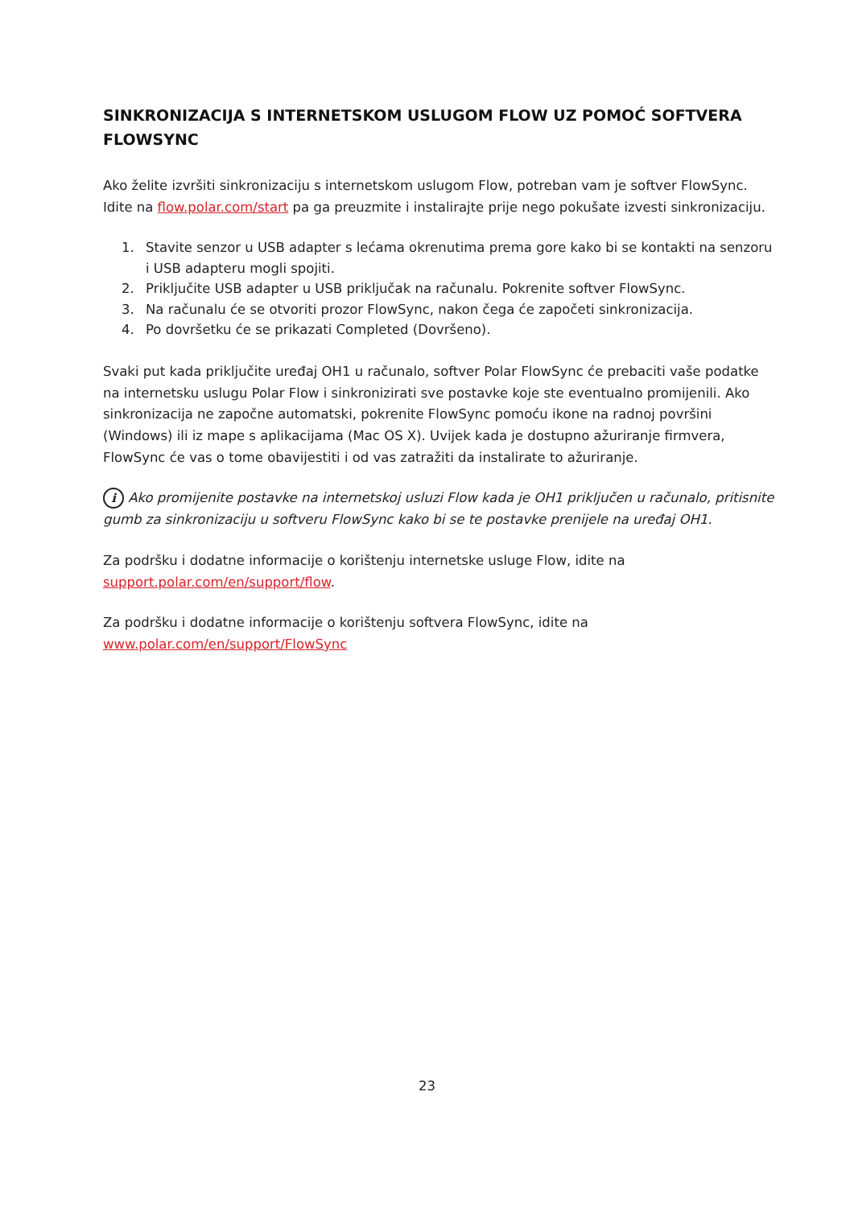SINKRONIZACIJA S INTERNETSKOM USLUGOM FLOW UZ POMOĆ SOFTVERA FLOWSYNC
Ako želite izvršiti sinkronizaciju s internetskom uslugom Flow, potreban vam je softver FlowSync. Idite na flow.polar.com/start pa ga preuzmite i instalirajte prije nego pokušate izvesti sinkronizaciju.
1. Stavite senzor u USB adapter s lećama okrenutima prema gore kako bi se kontakti na senzoru i USB adapteru mogli spojiti.
2. Priključite USB adapter u USB priključak na računalu. Pokrenite softver FlowSync.
3. Na računalu će se otvoriti prozor FlowSync, nakon čega će započeti sinkronizacija.
4. Po dovršetku će se prikazati Completed (Dovršeno).
Svaki put kada priključite uređaj OH1 u računalo, softver Polar FlowSync će prebaciti vaše podatke na internetsku uslugu Polar Flow i sinkronizirati sve postavke koje ste eventualno promijenili. Ako sinkronizacija ne započne automatski, pokrenite FlowSync pomoću ikone na radnoj površini (Windows) ili iz mape s aplikacijama (Mac OS X). Uvijek kada je dostupno ažuriranje firmvera, FlowSync će vas o tome obavijestiti i od vas zatražiti da instalirate to ažuriranje.
i Ako promijenite postavke na internetskoj usluzi Flow kada je OH1 priključen u računalo, pritisnite gumb za sinkronizaciju u softveru FlowSync kako bi se te postavke prenijele na uređaj OH1.
Za podršku i dodatne informacije o korištenju internetske usluge Flow, idite na
support.polar.com/en/support/flow.
Za podršku i dodatne informacije o korištenju softvera FlowSync, idite na
www.polar.com/en/support/FlowSync
23